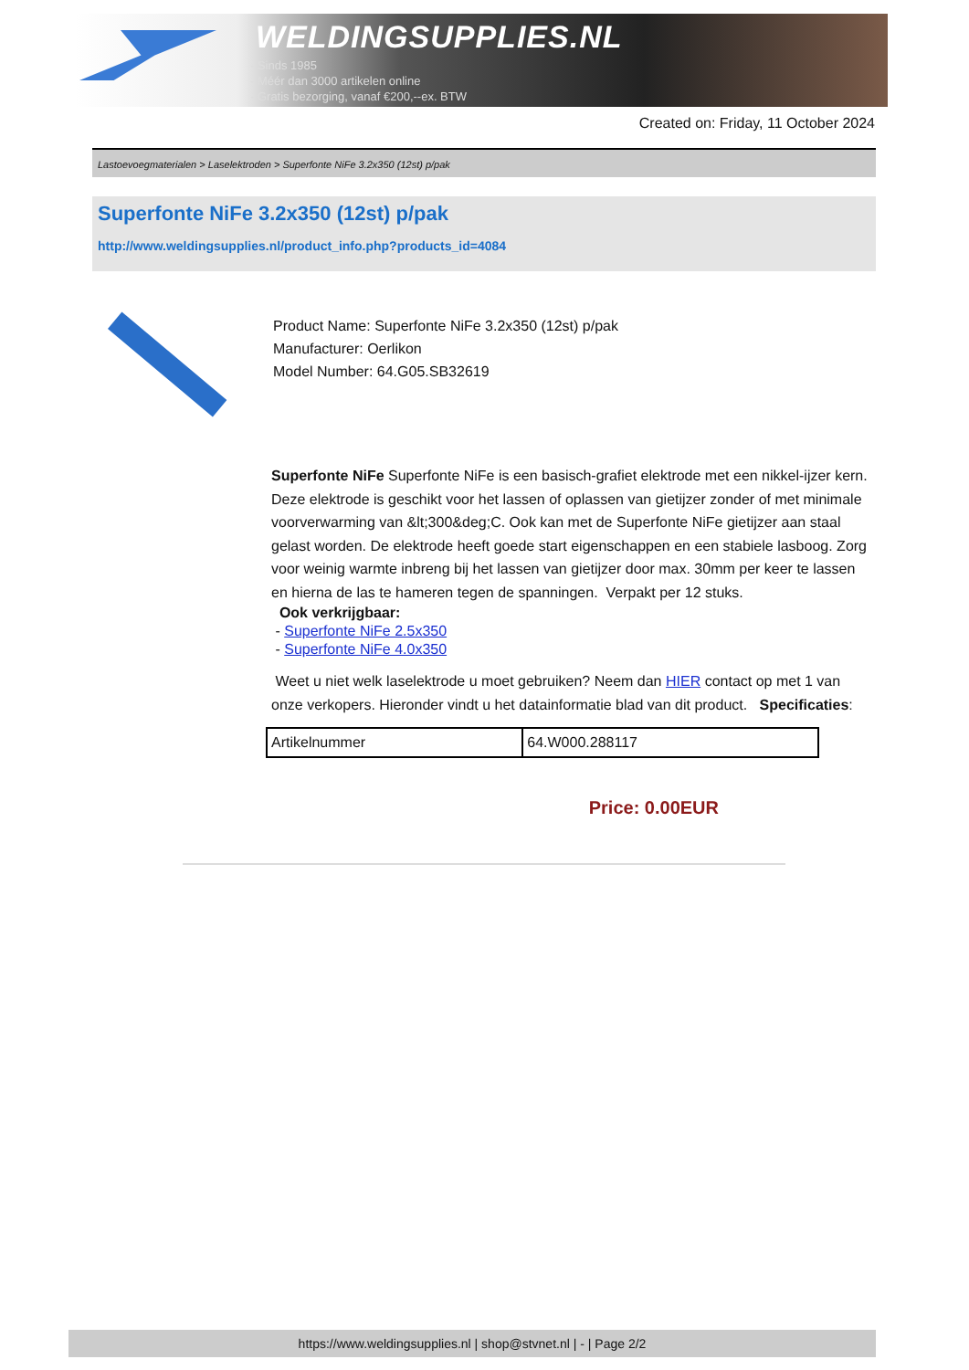WELDINGSUPPLIES.NL
- Sinds 1985
- Méér dan 3000 artikelen online
- Gratis bezorging, vanaf €200,--ex. BTW
Created on: Friday, 11 October 2024
Lastoevoegmaterialen > Laselektroden > Superfonte NiFe 3.2x350 (12st) p/pak
Superfonte NiFe 3.2x350 (12st) p/pak
http://www.weldingsupplies.nl/product_info.php?products_id=4084
Product Name: Superfonte NiFe 3.2x350 (12st) p/pak
Manufacturer: Oerlikon
Model Number: 64.G05.SB32619
Superfonte NiFe Superfonte NiFe is een basisch-grafiet elektrode met een nikkel-ijzer kern. Deze elektrode is geschikt voor het lassen of oplassen van gietijzer zonder of met minimale voorverwarming van &lt;300&deg;C. Ook kan met de Superfonte NiFe gietijzer aan staal gelast worden. De elektrode heeft goede start eigenschappen en een stabiele lasboog. Zorg voor weinig warmte inbreng bij het lassen van gietijzer door max. 30mm per keer te lassen en hierna de las te hameren tegen de spanningen. Verpakt per 12 stuks.
Ook verkrijgbaar:
- Superfonte NiFe 2.5x350
- Superfonte NiFe 4.0x350
Weet u niet welk laselektrode u moet gebruiken? Neem dan HIER contact op met 1 van onze verkopers. Hieronder vindt u het datainformatie blad van dit product. Specificaties:
| Artikelnummer | 64.W000.288117 |
Price: 0.00EUR
https://www.weldingsupplies.nl | shop@stvnet.nl | - | Page 2/2